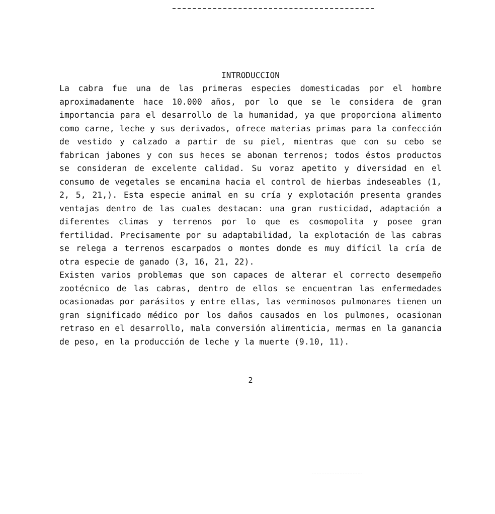INTRODUCCION
La cabra fue una de las primeras especies domesticadas por el hombre aproximadamente hace 10.000 años, por lo que se le considera de gran importancia para el desarrollo de la humanidad, ya que proporciona alimento como carne, leche y sus derivados, ofrece materias primas para la confección de vestido y calzado a partir de su piel, mientras que con su cebo se fabrican jabones y con sus heces se abonan terrenos; todos éstos productos se consideran de excelente calidad. Su voraz apetito y diversidad en el consumo de vegetales se encamina hacia el control de hierbas indeseables (1, 2, 5, 21,). Esta especie animal en su cría y explotación presenta grandes ventajas dentro de las cuales destacan: una gran rusticidad, adaptación a diferentes climas y terrenos por lo que es cosmopolita y posee gran fertilidad. Precisamente por su adaptabilidad, la explotación de las cabras se relega a terrenos escarpados o montes donde es muy difícil la cría de otra especie de ganado (3, 16, 21, 22).
Existen varios problemas que son capaces de alterar el correcto desempeño zootécnico de las cabras, dentro de ellos se encuentran las enfermedades ocasionadas por parásitos y entre ellas, las verminosos pulmonares tienen un gran significado médico por los daños causados en los pulmones, ocasionan retraso en el desarrollo, mala conversión alimenticia, mermas en la ganancia de peso, en la producción de leche y la muerte (9.10, 11).
2